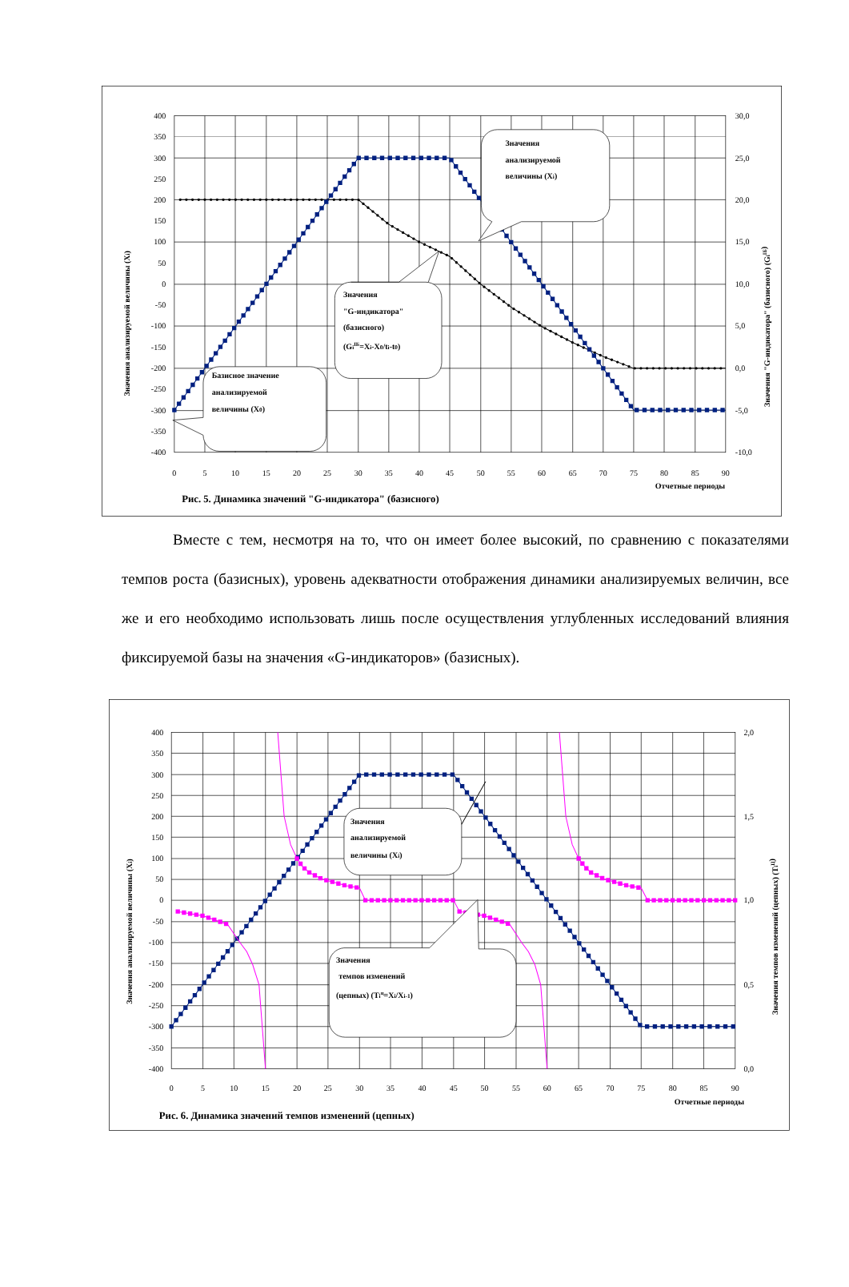400
350
300
250
200
150
100
50
0
-50
-100
-150
-200
-250
-300
-350
-400
30,0
25,0
20,0
15,0
10,0
5,0
0,0
-5,0
-10,0
0
5
10
15
20
25
30
35
40
45
50
55
60
65
70
75
80
85
90
Отчетные периоды
Значения анализируемой величины (Xi)
Значения "G-индикатора" (базисного) (GiIБ)
Значения
анализируемой
величины (Xi)
Значения
"G-индикатора"
(базисного)
(GiIБ=Xi-X0/ti-t0)
Базисное значение
анализируемой
величины (X0)
Рис. 5. Динамика значений "G-индикатора" (базисного)
Вместе с тем, несмотря на то, что он имеет более высокий, по сравнению с показателями темпов роста (базисных), уровень адекватности отображения динамики анализируемых величин, все же и его необходимо использовать лишь после осуществления углубленных исследований влияния фиксируемой базы на значения «G-индикаторов» (базисных).
400
350
300
250
200
150
100
50
0
-50
-100
-150
-200
-250
-300
-350
-400
2,0
1,5
1,0
0,5
0,0
0
5
10
15
20
25
30
35
40
45
50
55
60
65
70
75
80
85
90
Отчетные периоды
Значения анализируемой величины (Xi)
Значения темпов изменений (цепных) (TiЦ)
Значения
анализируемой
величины (Xi)
Значения
темпов изменений
(цепных) (Tiц=Xi/Xi-1)
Рис. 6. Динамика значений темпов изменений (цепных)